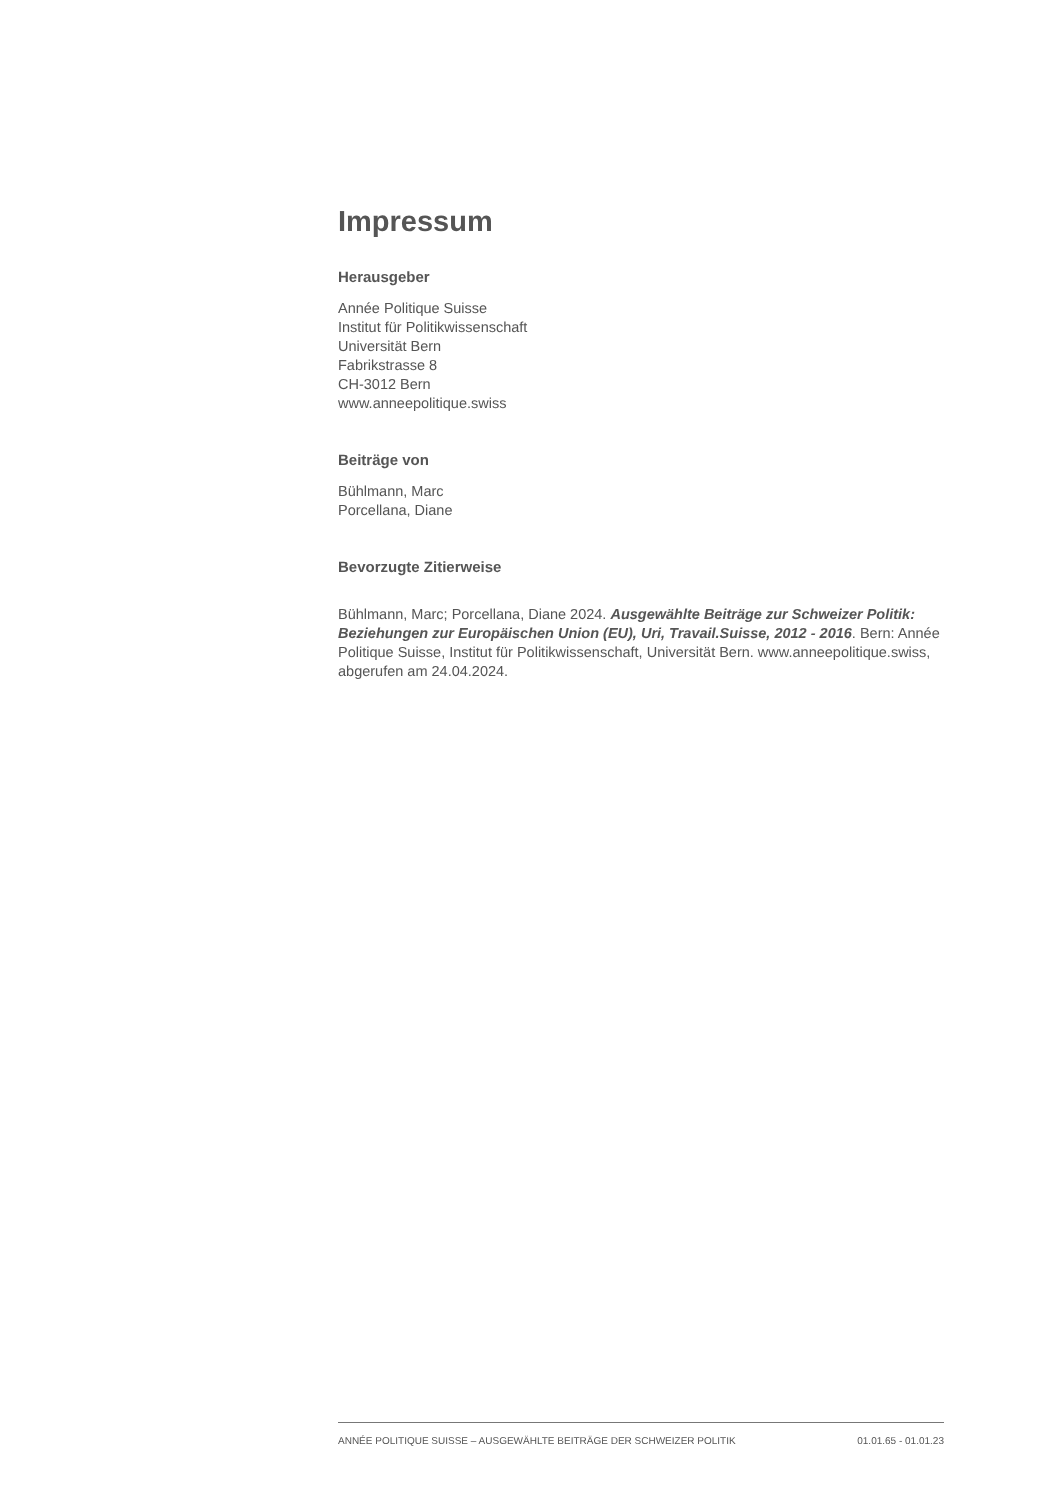Impressum
Herausgeber
Année Politique Suisse
Institut für Politikwissenschaft
Universität Bern
Fabrikstrasse 8
CH-3012 Bern
www.anneepolitique.swiss
Beiträge von
Bühlmann, Marc
Porcellana, Diane
Bevorzugte Zitierweise
Bühlmann, Marc; Porcellana, Diane 2024. Ausgewählte Beiträge zur Schweizer Politik: Beziehungen zur Europäischen Union (EU), Uri, Travail.Suisse, 2012 - 2016. Bern: Année Politique Suisse, Institut für Politikwissenschaft, Universität Bern. www.anneepolitique.swiss, abgerufen am 24.04.2024.
ANNÉE POLITIQUE SUISSE – AUSGEWÄHLTE BEITRÄGE DER SCHWEIZER POLITIK 01.01.65 - 01.01.23